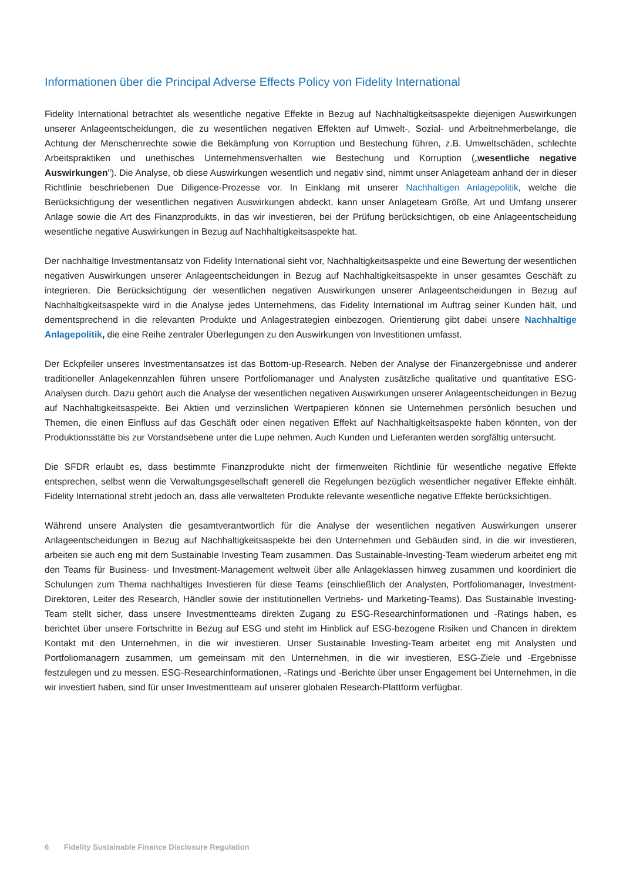Informationen über die Principal Adverse Effects Policy von Fidelity International
Fidelity International betrachtet als wesentliche negative Effekte in Bezug auf Nachhaltigkeitsaspekte diejenigen Auswirkungen unserer Anlageentscheidungen, die zu wesentlichen negativen Effekten auf Umwelt-, Sozial- und Arbeitnehmerbelange, die Achtung der Menschenrechte sowie die Bekämpfung von Korruption und Bestechung führen, z.B. Umweltschäden, schlechte Arbeitspraktiken und unethisches Unternehmensverhalten wie Bestechung und Korruption („wesentliche negative Auswirkungen"). Die Analyse, ob diese Auswirkungen wesentlich und negativ sind, nimmt unser Anlageteam anhand der in dieser Richtlinie beschriebenen Due Diligence-Prozesse vor. In Einklang mit unserer Nachhaltigen Anlagepolitik, welche die Berücksichtigung der wesentlichen negativen Auswirkungen abdeckt, kann unser Anlageteam Größe, Art und Umfang unserer Anlage sowie die Art des Finanzprodukts, in das wir investieren, bei der Prüfung berücksichtigen, ob eine Anlageentscheidung wesentliche negative Auswirkungen in Bezug auf Nachhaltigkeitsaspekte hat.
Der nachhaltige Investmentansatz von Fidelity International sieht vor, Nachhaltigkeitsaspekte und eine Bewertung der wesentlichen negativen Auswirkungen unserer Anlageentscheidungen in Bezug auf Nachhaltigkeitsaspekte in unser gesamtes Geschäft zu integrieren. Die Berücksichtigung der wesentlichen negativen Auswirkungen unserer Anlageentscheidungen in Bezug auf Nachhaltigkeitsaspekte wird in die Analyse jedes Unternehmens, das Fidelity International im Auftrag seiner Kunden hält, und dementsprechend in die relevanten Produkte und Anlagestrategien einbezogen. Orientierung gibt dabei unsere Nachhaltige Anlagepolitik, die eine Reihe zentraler Überlegungen zu den Auswirkungen von Investitionen umfasst.
Der Eckpfeiler unseres Investmentansatzes ist das Bottom-up-Research. Neben der Analyse der Finanzergebnisse und anderer traditioneller Anlagekennzahlen führen unsere Portfoliomanager und Analysten zusätzliche qualitative und quantitative ESG-Analysen durch. Dazu gehört auch die Analyse der wesentlichen negativen Auswirkungen unserer Anlageentscheidungen in Bezug auf Nachhaltigkeitsaspekte. Bei Aktien und verzinslichen Wertpapieren können sie Unternehmen persönlich besuchen und Themen, die einen Einfluss auf das Geschäft oder einen negativen Effekt auf Nachhaltigkeitsaspekte haben könnten, von der Produktionsstätte bis zur Vorstandsebene unter die Lupe nehmen. Auch Kunden und Lieferanten werden sorgfältig untersucht.
Die SFDR erlaubt es, dass bestimmte Finanzprodukte nicht der firmenweiten Richtlinie für wesentliche negative Effekte entsprechen, selbst wenn die Verwaltungsgesellschaft generell die Regelungen bezüglich wesentlicher negativer Effekte einhält. Fidelity International strebt jedoch an, dass alle verwalteten Produkte relevante wesentliche negative Effekte berücksichtigen.
Während unsere Analysten die gesamtverantwortlich für die Analyse der wesentlichen negativen Auswirkungen unserer Anlageentscheidungen in Bezug auf Nachhaltigkeitsaspekte bei den Unternehmen und Gebäuden sind, in die wir investieren, arbeiten sie auch eng mit dem Sustainable Investing Team zusammen. Das Sustainable-Investing-Team wiederum arbeitet eng mit den Teams für Business- und Investment-Management weltweit über alle Anlageklassen hinweg zusammen und koordiniert die Schulungen zum Thema nachhaltiges Investieren für diese Teams (einschließlich der Analysten, Portfoliomanager, Investment-Direktoren, Leiter des Research, Händler sowie der institutionellen Vertriebs- und Marketing-Teams). Das Sustainable Investing-Team stellt sicher, dass unsere Investmentteams direkten Zugang zu ESG-Researchinformationen und -Ratings haben, es berichtet über unsere Fortschritte in Bezug auf ESG und steht im Hinblick auf ESG-bezogene Risiken und Chancen in direktem Kontakt mit den Unternehmen, in die wir investieren. Unser Sustainable Investing-Team arbeitet eng mit Analysten und Portfoliomanagern zusammen, um gemeinsam mit den Unternehmen, in die wir investieren, ESG-Ziele und -Ergebnisse festzulegen und zu messen. ESG-Researchinformationen, -Ratings und -Berichte über unser Engagement bei Unternehmen, in die wir investiert haben, sind für unser Investmentteam auf unserer globalen Research-Plattform verfügbar.
6 Fidelity Sustainable Finance Disclosure Regulation